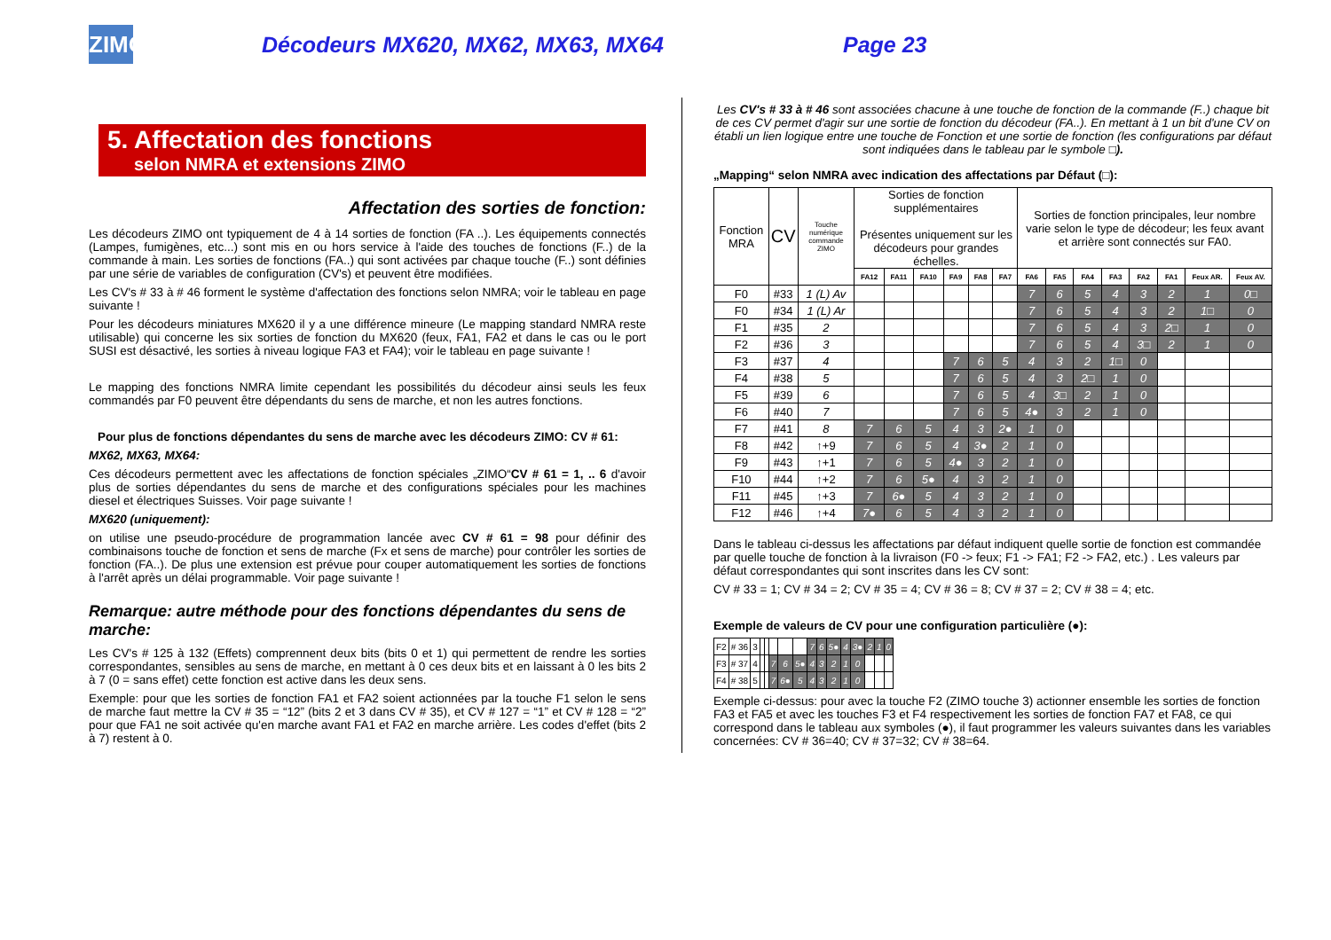ZIMO
Décodeurs MX620, MX62, MX63, MX64 Page 23
5. Affectation des fonctions
selon NMRA et extensions ZIMO
Affectation des sorties de fonction:
Les décodeurs ZIMO ont typiquement de 4 à 14 sorties de fonction (FA ..). Les équipements connectés (Lampes, fumigènes, etc...) sont mis en ou hors service à l'aide des touches de fonctions (F..) de la commande à main. Les sorties de fonctions (FA..) qui sont activées par chaque touche (F..) sont définies par une série de variables de configuration (CV's) et peuvent être modifiées.
Les CV's # 33 à # 46 forment le système d'affectation des fonctions selon NMRA; voir le tableau en page suivante !
Pour les décodeurs miniatures MX620 il y a une différence mineure (Le mapping standard NMRA reste utilisable) qui concerne les six sorties de fonction du MX620 (feux, FA1, FA2 et dans le cas ou le port SUSI est désactivé, les sorties à niveau logique FA3 et FA4); voir le tableau en page suivante !
Le mapping des fonctions NMRA limite cependant les possibilités du décodeur ainsi seuls les feux commandés par F0 peuvent être dépendants du sens de marche, et non les autres fonctions.
Pour plus de fonctions dépendantes du sens de marche avec les décodeurs ZIMO: CV # 61:
MX62, MX63, MX64:
Ces décodeurs permettent avec les affectations de fonction spéciales „ZIMO“CV # 61 = 1, .. 6 d'avoir plus de sorties dépendantes du sens de marche et des configurations spéciales pour les machines diesel et électriques Suisses. Voir page suivante !
MX620 (uniquement):
on utilise une pseudo-procédure de programmation lancée avec CV # 61 = 98 pour définir des combinaisons touche de fonction et sens de marche (Fx et sens de marche) pour contrôler les sorties de fonction (FA..). De plus une extension est prévue pour couper automatiquement les sorties de fonctions à l'arrêt après un délai programmable. Voir page suivante !
Remarque: autre méthode pour des fonctions dépendantes du sens de marche:
Les CV's # 125 à 132 (Effets) comprennent deux bits (bits 0 et 1) qui permettent de rendre les sorties correspondantes, sensibles au sens de marche, en mettant à 0 ces deux bits et en laissant à 0 les bits 2 à 7 (0 = sans effet) cette fonction est active dans les deux sens.
Exemple: pour que les sorties de fonction FA1 et FA2 soient actionnées par la touche F1 selon le sens de marche faut mettre la CV # 35 = “12” (bits 2 et 3 dans CV # 35), et CV # 127 = “1” et CV # 128 = “2” pour que FA1 ne soit activée qu'en marche avant FA1 et FA2 en marche arrière. Les codes d'effet (bits 2 à 7) restent à 0.
Les CV's # 33 à # 46 sont associées chacune à une touche de fonction de la commande (F..) chaque bit de ces CV permet d'agir sur une sortie de fonction du décodeur (FA..). En mettant à 1 un bit d'une CV on établi un lien logique entre une touche de Fonction et une sortie de fonction (les configurations par défaut sont indiquées dans le tableau par le symbole □).
„Mapping“ selon NMRA avec indication des affectations par Défaut (□):
| Fonction MRA | CV | Touche numérique commande ZIMO | Sorties de fonction supplémentaires Présentes uniquement sur les décodeurs pour grandes échelles. | | | | | | Sorties de fonction principales, leur nombre varie selon le type de décodeur; les feux avant et arrière sont connectés sur FA0. | | | | | | | |
| --- | --- | --- | --- | --- | --- | --- | --- | --- | --- | --- | --- | --- | --- | --- | --- | --- |
| | | | FA12 | FA11 | FA10 | FA9 | FA8 | FA7 | FA6 | FA5 | FA4 | FA3 | FA2 | FA1 | Feux AR. | Feux AV. |
| F0 | #33 | 1 (L) Av | | | | | | | 7 | 6 | 5 | 4 | 3 | 2 | 1 | 0□ |
| F0 | #34 | 1 (L) Ar | | | | | | | 7 | 6 | 5 | 4 | 3 | 2 | 1□ | 0 |
| F1 | #35 | 2 | | | | | | | 7 | 6 | 5 | 4 | 3 | 2□ | 1 | 0 |
| F2 | #36 | 3 | | | | | | | 7 | 6 | 5 | 4 | 3□ | 2 | 1 | 0 |
| F3 | #37 | 4 | | | | 7 | 6 | 5 | 4 | 3 | 2 | 1□ | 0 | | | |
| F4 | #38 | 5 | | | | 7 | 6 | 5 | 4 | 3 | 2□ | 1 | 0 | | | |
| F5 | #39 | 6 | | | | 7 | 6 | 5 | 4 | 3□ | 2 | 1 | 0 | | | |
| F6 | #40 | 7 | | | | 7 | 6 | 5 | 4● | 3 | 2 | 1 | 0 | | | |
| F7 | #41 | 8 | 7 | 6 | 5 | 4 | 3 | 2● | 1 | 0 | | | | | | |
| F8 | #42 | ↑+9 | 7 | 6 | 5 | 4 | 3● | 2 | 1 | 0 | | | | | | |
| F9 | #43 | ↑+1 | 7 | 6 | 5 | 4● | 3 | 2 | 1 | 0 | | | | | | |
| F10 | #44 | ↑+2 | 7 | 6 | 5● | 4 | 3 | 2 | 1 | 0 | | | | | | |
| F11 | #45 | ↑+3 | 7 | 6● | 5 | 4 | 3 | 2 | 1 | 0 | | | | | | |
| F12 | #46 | ↑+4 | 7● | 6 | 5 | 4 | 3 | 2 | 1 | 0 | | | | | | |
Dans le tableau ci-dessus les affectations par défaut indiquent quelle sortie de fonction est commandée par quelle touche de fonction à la livraison (F0 -> feux; F1 -> FA1; F2 -> FA2, etc.) . Les valeurs par défaut correspondantes qui sont inscrites dans les CV sont:
CV # 33 = 1; CV # 34 = 2; CV # 35 = 4; CV # 36 = 8; CV # 37 = 2; CV # 38 = 4; etc.
Exemple de valeurs de CV pour une configuration particulière (●):
| F2 | # 36 | 3 | | | | | | 7 | 6 | 5● | 4 | 3● | 2 | 1 | 0 |
| F3 | # 37 | 4 | | | 7 | 6 | 5● | 4 | 3 | 2 | 1 | 0 | | | |
| F4 | # 38 | 5 | | | 7 | 6● | 5 | 4 | 3 | 2 | 1 | 0 | | | |
Exemple ci-dessus: pour avec la touche F2 (ZIMO touche 3) actionner ensemble les sorties de fonction FA3 et FA5 et avec les touches F3 et F4 respectivement les sorties de fonction FA7 et FA8, ce qui correspond dans le tableau aux symboles (●), il faut programmer les valeurs suivantes dans les variables concernées: CV # 36=40; CV # 37=32; CV # 38=64.